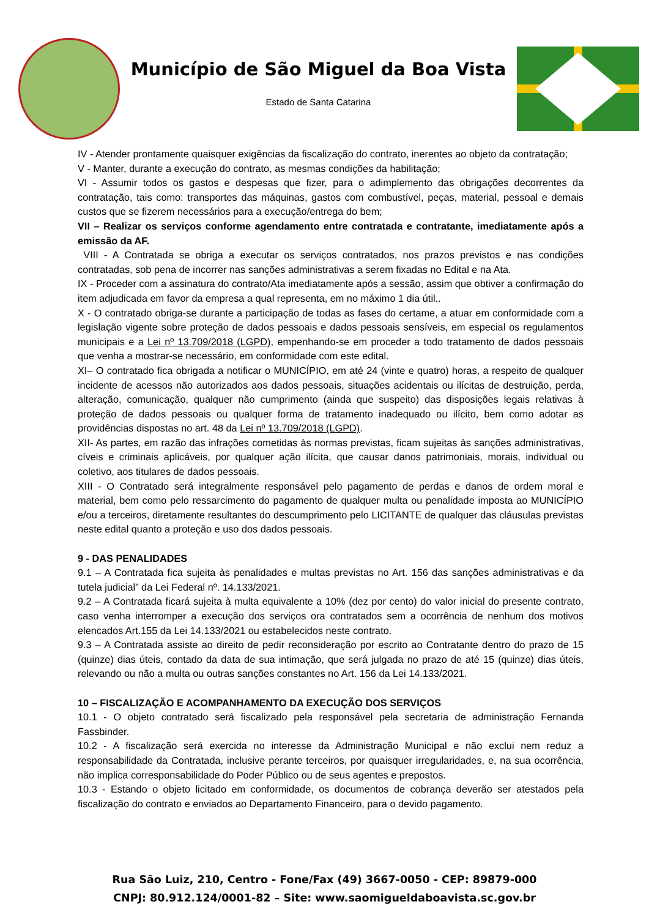Município de São Miguel da Boa Vista
Estado de Santa Catarina
IV - Atender prontamente quaisquer exigências da fiscalização do contrato, inerentes ao objeto da contratação;
V - Manter, durante a execução do contrato, as mesmas condições da habilitação;
VI - Assumir todos os gastos e despesas que fizer, para o adimplemento das obrigações decorrentes da contratação, tais como: transportes das máquinas, gastos com combustível, peças, material, pessoal e demais custos que se fizerem necessários para a execução/entrega do bem;
VII – Realizar os serviços conforme agendamento entre contratada e contratante, imediatamente após a emissão da AF.
VIII - A Contratada se obriga a executar os serviços contratados, nos prazos previstos e nas condições contratadas, sob pena de incorrer nas sanções administrativas a serem fixadas no Edital e na Ata.
IX - Proceder com a assinatura do contrato/Ata imediatamente após a sessão, assim que obtiver a confirmação do item adjudicada em favor da empresa a qual representa, em no máximo 1 dia útil..
X - O contratado obriga-se durante a participação de todas as fases do certame, a atuar em conformidade com a legislação vigente sobre proteção de dados pessoais e dados pessoais sensíveis, em especial os regulamentos municipais e a Lei nº 13.709/2018 (LGPD), empenhando-se em proceder a todo tratamento de dados pessoais que venha a mostrar-se necessário, em conformidade com este edital.
XI– O contratado fica obrigada a notificar o MUNICÍPIO, em até 24 (vinte e quatro) horas, a respeito de qualquer incidente de acessos não autorizados aos dados pessoais, situações acidentais ou ilícitas de destruição, perda, alteração, comunicação, qualquer não cumprimento (ainda que suspeito) das disposições legais relativas à proteção de dados pessoais ou qualquer forma de tratamento inadequado ou ilícito, bem como adotar as providências dispostas no art. 48 da Lei nº 13.709/2018 (LGPD).
XII- As partes, em razão das infrações cometidas às normas previstas, ficam sujeitas às sanções administrativas, cíveis e criminais aplicáveis, por qualquer ação ilícita, que causar danos patrimoniais, morais, individual ou coletivo, aos titulares de dados pessoais.
XIII - O Contratado será integralmente responsável pelo pagamento de perdas e danos de ordem moral e material, bem como pelo ressarcimento do pagamento de qualquer multa ou penalidade imposta ao MUNICÍPIO e/ou a terceiros, diretamente resultantes do descumprimento pelo LICITANTE de qualquer das cláusulas previstas neste edital quanto a proteção e uso dos dados pessoais.
9 - DAS PENALIDADES
9.1 – A Contratada fica sujeita às penalidades e multas previstas no Art. 156 das sanções administrativas e da tutela judicial” da Lei Federal nº. 14.133/2021.
9.2 – A Contratada ficará sujeita à multa equivalente a 10% (dez por cento) do valor inicial do presente contrato, caso venha interromper a execução dos serviços ora contratados sem a ocorrência de nenhum dos motivos elencados Art.155 da Lei 14.133/2021 ou estabelecidos neste contrato.
9.3 – A Contratada assiste ao direito de pedir reconsideração por escrito ao Contratante dentro do prazo de 15 (quinze) dias úteis, contado da data de sua intimação, que será julgada no prazo de até 15 (quinze) dias úteis, relevando ou não a multa ou outras sanções constantes no Art. 156 da Lei 14.133/2021.
10 – FISCALIZAÇÃO E ACOMPANHAMENTO DA EXECUÇÃO DOS SERVIÇOS
10.1 - O objeto contratado será fiscalizado pela responsável pela secretaria de administração Fernanda Fassbinder.
10.2 - A fiscalização será exercida no interesse da Administração Municipal e não exclui nem reduz a responsabilidade da Contratada, inclusive perante terceiros, por quaisquer irregularidades, e, na sua ocorrência, não implica corresponsabilidade do Poder Público ou de seus agentes e prepostos.
10.3 - Estando o objeto licitado em conformidade, os documentos de cobrança deverão ser atestados pela fiscalização do contrato e enviados ao Departamento Financeiro, para o devido pagamento.
Rua São Luiz, 210, Centro - Fone/Fax (49) 3667-0050 - CEP: 89879-000
CNPJ: 80.912.124/0001-82 – Site: www.saomigueldaboavista.sc.gov.br